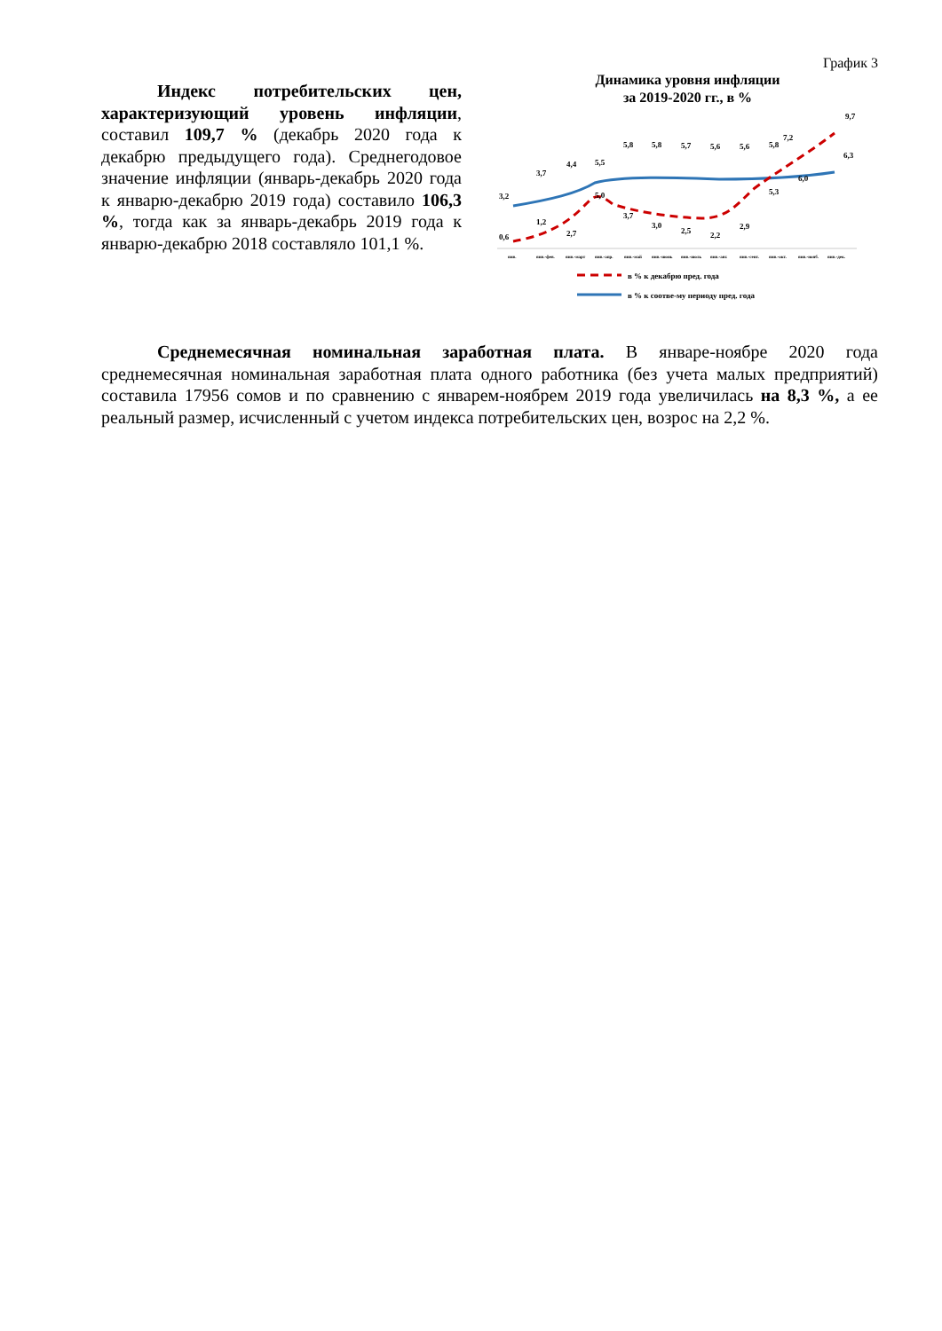Индекс потребительских цен, характеризующий уровень инфляции, составил 109,7 % (декабрь 2020 года к декабрю предыдущего года). Среднегодовое значение инфляции (январь-декабрь 2020 года к январю-декабрю 2019 года) составило 106,3 %, тогда как за январь-декабрь 2019 года к январю-декабрю 2018 составляло 101,1 %.
График 3
Динамика уровня инфляции
за 2019-2020 гг., в %
3,2
3,7
4,4
5,5
5,8
5,8
5,7
5,6
5,6
5,8
6,0
6,3
0,6
1,2
2,7
5,0
3,7
3,0
2,5
2,2
2,9
5,3
7,2
9,7
янв.
янв.-фев.
янв.-март
янв.-апр.
янв.-май
янв.-июнь
янв.-июль
янв.-авг.
янв.-сент.
янв.-окт.
янв.-нояб.
янв.-дек.
в % к декабрю пред. года
в % к соотве-му периоду пред. года
Среднемесячная номинальная заработная плата. В январе-ноябре 2020 года среднемесячная номинальная заработная плата одного работника (без учета малых предприятий) составила 17956 сомов и по сравнению с январем-ноябрем 2019 года увеличилась на 8,3 %, а ее реальный размер, исчисленный с учетом индекса потребительских цен, возрос на 2,2 %.